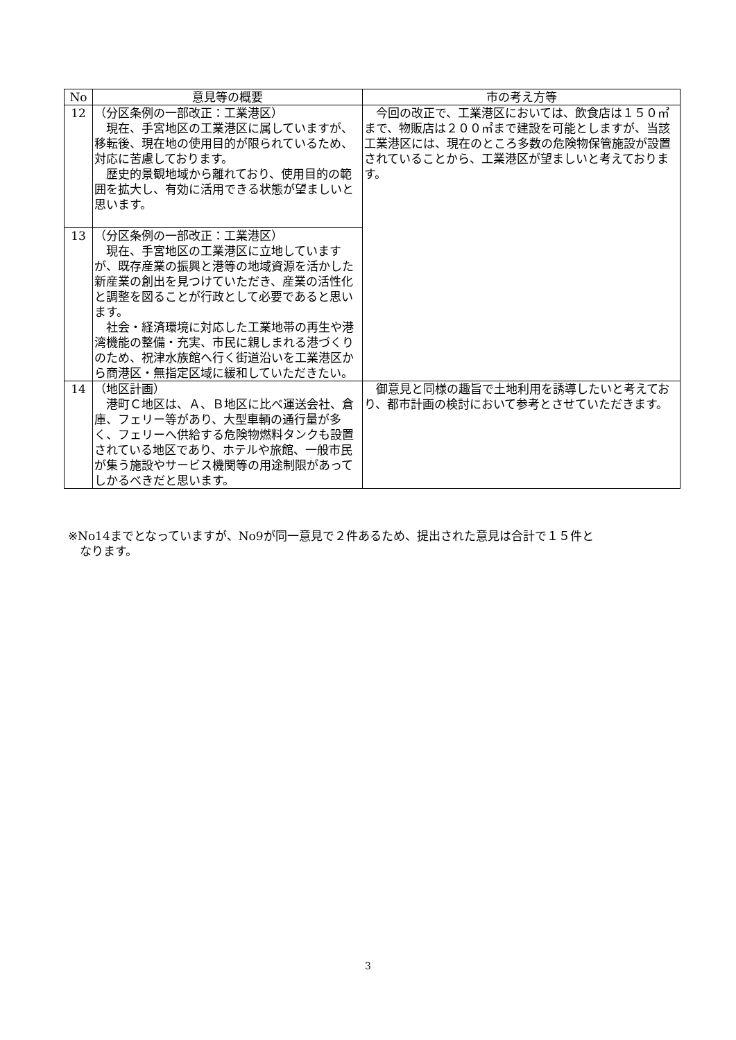| No | 意見等の概要 | 市の考え方等 |
| --- | --- | --- |
| 12 | （分区条例の一部改正：工業港区） 現在、手宮地区の工業港区に属していますが、移転後、現在地の使用目的が限られているため、対応に苦慮しております。 歴史的景観地域から離れており、使用目的の範囲を拡大し、有効に活用できる状態が望ましいと思います。 | 今回の改正で、工業港区においては、飲食店は１５０㎡まで、物販店は２００㎡まで建設を可能としますが、当該工業港区には、現在のところ多数の危険物保管施設が設置されていることから、工業港区が望ましいと考えております。 |
| 13 | （分区条例の一部改正：工業港区） 現在、手宮地区の工業港区に立地していますが、既存産業の振興と港等の地域資源を活かした新産業の創出を見つけていただき、産業の活性化と調整を図ることが行政として必要であると思います。 社会・経済環境に対応した工業地帯の再生や港湾機能の整備・充実、市民に親しまれる港づくりのため、祝津水族館へ行く街道沿いを工業港区から商港区・無指定区域に緩和していただきたい。 | |
| 14 | （地区計画） 港町Ｃ地区は、Ａ、Ｂ地区に比べ運送会社、倉庫、フェリー等があり、大型車輌の通行量が多く、フェリーへ供給する危険物燃料タンクも設置されている地区であり、ホテルや旅館、一般市民が集う施設やサービス機関等の用途制限があってしかるべきだと思います。 | 御意見と同様の趣旨で土地利用を誘導したいと考えており、都市計画の検討において参考とさせていただきます。 |
※No14までとなっていますが、No9が同一意見で２件あるため、提出された意見は合計で１５件と
　なります。
3